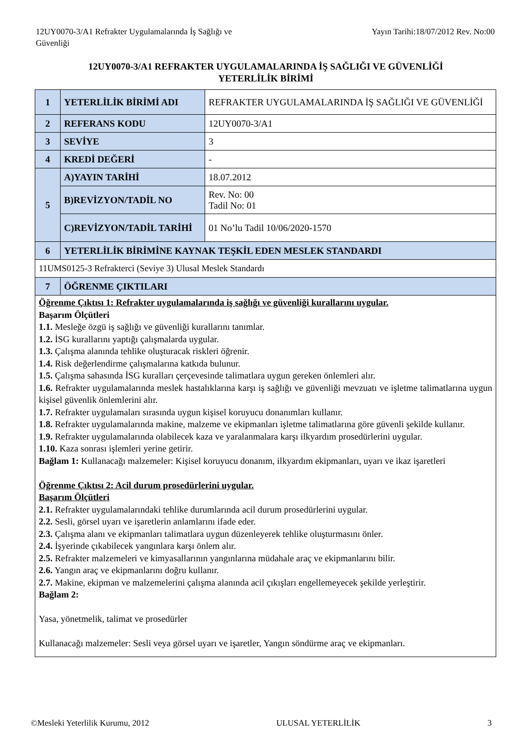12UY0070-3/A1 Refrakter Uygulamalarında İş Sağlığı ve
Güvenliği
Yayın Tarihi:18/07/2012 Rev. No:00
12UY0070-3/A1 REFRAKTER UYGULAMALARINDA İŞ SAĞLIĞI VE GÜVENLİĞİ
YETERLİLİK BİRİMİ
| 1 | YETERLİLİK BİRİMİ ADI | REFRAKTER UYGULAMALARINDA İŞ SAĞLIĞI VE GÜVENLİĞİ |
| 2 | REFERANS KODU | 12UY0070-3/A1 |
| 3 | SEVİYE | 3 |
| 4 | KREDİ DEĞERİ | - |
| 5 | A)YAYIN TARİHİ | 18.07.2012 |
| | B)REVİZYON/TADİL NO | Rev. No: 00 Tadil No: 01 |
| | C)REVİZYON/TADİL TARİHİ | 01 No’lu Tadil 10/06/2020-1570 |
| 6 | YETERLİLİK BİRİMİNE KAYNAK TEŞKİL EDEN MESLEK STANDARDI | |
| 11UMS0125-3 Refrakterci (Seviye 3) Ulusal Meslek Standardı | | |
| 7 | ÖĞRENME ÇIKTILARI | |
| Öğrenme Çıktısı 1: Refrakter uygulamalarında iş sağlığı ve güvenliği kurallarını uygular. Başarım Ölçütleri 1.1. Mesleğe özgü iş sağlığı ve güvenliği kurallarını tanımlar. 1.2. İSG kurallarını yaptığı çalışmalarda uygular. 1.3. Çalışma alanında tehlike oluşturacak riskleri öğrenir. 1.4. Risk değerlendirme çalışmalarına katkıda bulunur. 1.5. Çalışma sahasında İSG kuralları çerçevesinde talimatlara uygun gereken önlemleri alır. 1.6. Refrakter uygulamalarında meslek hastalıklarına karşı iş sağlığı ve güvenliği mevzuatı ve işletme talimatlarına uygun kişisel güvenlik önlemlerini alır. 1.7. Refrakter uygulamaları sırasında uygun kişisel koruyucu donanımları kullanır. 1.8. Refrakter uygulamalarında makine, malzeme ve ekipmanları işletme talimatlarına göre güvenli şekilde kullanır. 1.9. Refrakter uygulamalarında olabilecek kaza ve yaralanmalara karşı ilkyardım prosedürlerini uygular. 1.10. Kaza sonrası işlemleri yerine getirir. Bağlam 1: Kullanacağı malzemeler: Kişisel koruyucu donanım, ilkyardım ekipmanları, uyarı ve ikaz işaretleri Öğrenme Çıktısı 2: Acil durum prosedürlerini uygular. Başarım Ölçütleri 2.1. Refrakter uygulamalarındaki tehlike durumlarında acil durum prosedürlerini uygular. 2.2. Sesli, görsel uyarı ve işaretlerin anlamlarını ifade eder. 2.3. Çalışma alanı ve ekipmanları talimatlara uygun düzenleyerek tehlike oluşturmasını önler. 2.4. İşyerinde çıkabilecek yangınlara karşı önlem alır. 2.5. Refrakter malzemeleri ve kimyasallarının yangınlarına müdahale araç ve ekipmanlarını bilir. 2.6. Yangın araç ve ekipmanlarını doğru kullanır. 2.7. Makine, ekipman ve malzemelerini çalışma alanında acil çıkışları engellemeyecek şekilde yerleştirir. Bağlam 2: Yasa, yönetmelik, talimat ve prosedürler Kullanacağı malzemeler: Sesli veya görsel uyarı ve işaretler, Yangın söndürme araç ve ekipmanları. | | |
©Mesleki Yeterlilik Kurumu, 2012 ULUSAL YETERLİLİK 3